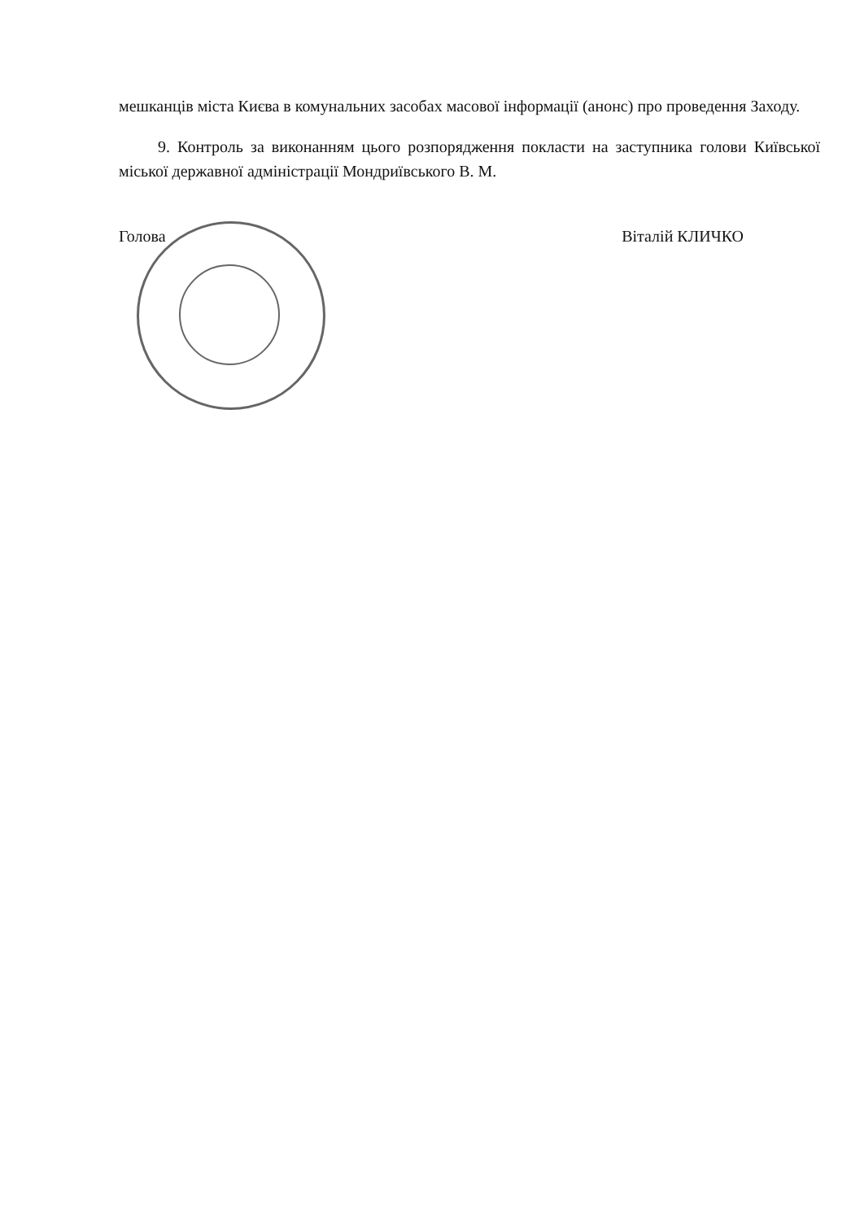мешканців міста Києва в комунальних засобах масової інформації (анонс) про проведення Заходу.
9. Контроль за виконанням цього розпорядження покласти на заступника голови Київської міської державної адміністрації Мондриївського В. М.
Голова Віталій КЛИЧКО